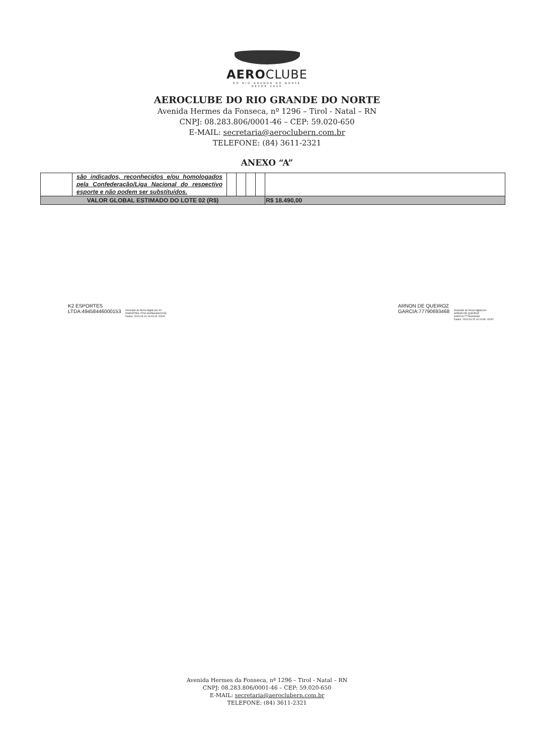AEROCLUBE
DO RIO GRANDE DO NORTE
DESDE 1928
AEROCLUBE DO RIO GRANDE DO NORTE
Avenida Hermes da Fonseca, nº 1296 – Tirol - Natal – RN
CNPJ: 08.283.806/0001-46 – CEP: 59.020-650
E-MAIL: secretaria@aeroclubern.com.br
TELEFONE: (84) 3611-2321
ANEXO “A”
| | são indicados, reconhecidos e/ou homologados pela Confederação/Liga Nacional do respectivo esporte e não podem ser substituídos. | | | | | |
| VALOR GLOBAL ESTIMADO DO LOTE 02 (R$) | | | | | | R$ 18.490,00 |
K2 ESPORTES
LTDA:49458446000153 Assinado de forma digital por K2
ESPORTES LTDA:49458446000153
Dados: 2024.03.19 16:03:13 -03'00'
ARNON DE QUEIROZ
GARCIA:77790693468 Assinado de forma digital por
ARNON DE QUEIROZ
GARCIA:77790693468
Dados: 2024.03.15 16:24:38 -03'00'
Avenida Hermes da Fonseca, nº 1296 – Tirol - Natal – RN
CNPJ: 08.283.806/0001-46 – CEP: 59.020-650
E-MAIL: secretaria@aeroclubern.com.br
TELEFONE: (84) 3611-2321